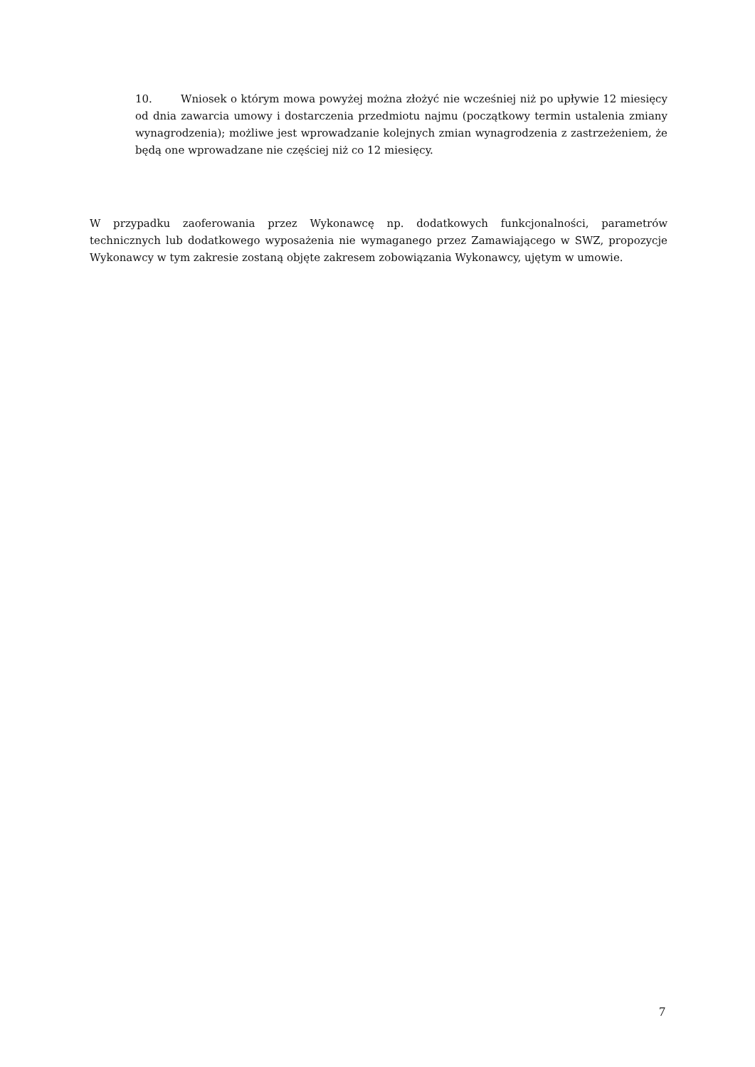10. Wniosek o którym mowa powyżej można złożyć nie wcześniej niż po upływie 12 miesięcy od dnia zawarcia umowy i dostarczenia przedmiotu najmu (początkowy termin ustalenia zmiany wynagrodzenia); możliwe jest wprowadzanie kolejnych zmian wynagrodzenia z zastrzeżeniem, że będą one wprowadzane nie częściej niż co 12 miesięcy.
W przypadku zaoferowania przez Wykonawcę np. dodatkowych funkcjonalności, parametrów technicznych lub dodatkowego wyposażenia nie wymaganego przez Zamawiającego w SWZ, propozycje Wykonawcy w tym zakresie zostaną objęte zakresem zobowiązania Wykonawcy, ujętym w umowie.
7